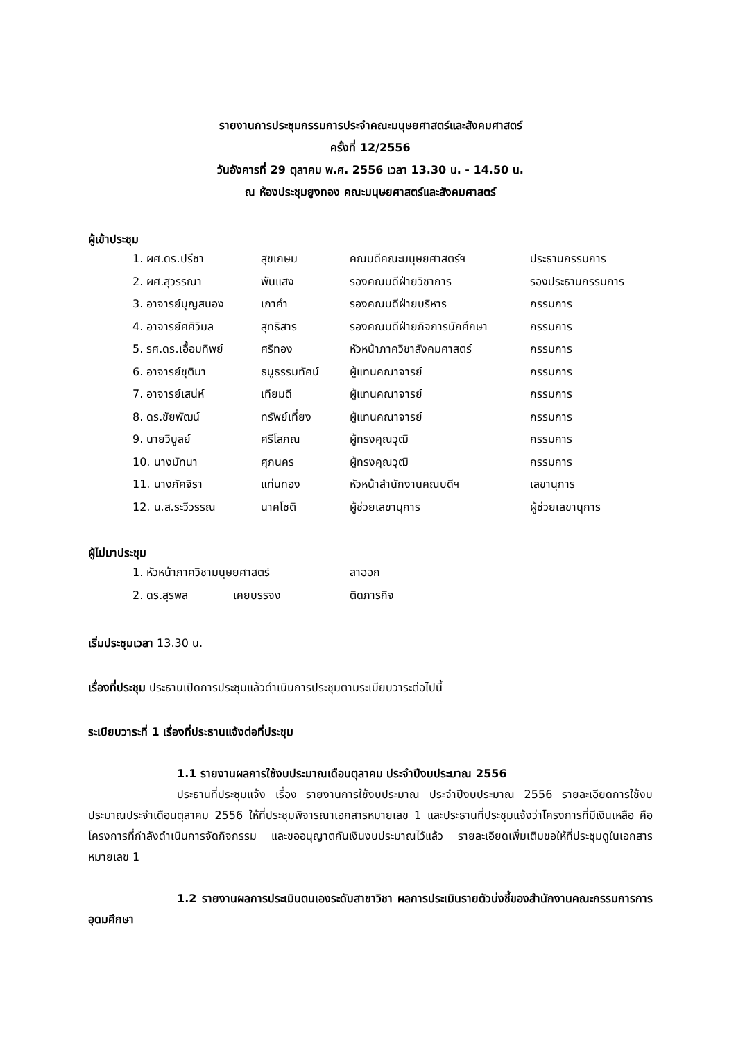รายงานการประชุมกรรมการประจำคณะมนุษยศาสตร์และสังคมศาสตร์
ครั้งที่ 12/2556
วันอังคารที่ 29 ตุลาคม พ.ศ. 2556 เวลา 13.30 น. - 14.50 น.
ณ ห้องประชุมยูงทอง คณะมนุษยศาสตร์และสังคมศาสตร์
ผู้เข้าประชุม
| 1. ผศ.ดร.ปรีชา | สุขเกษม | คณบดีคณะมนุษยศาสตร์ฯ | ประธานกรรมการ |
| 2. ผศ.สุวรรณา | พันแสง | รองคณบดีฝ่ายวิชาการ | รองประธานกรรมการ |
| 3. อาจารย์บุญสนอง | เภาคำ | รองคณบดีฝ่ายบริหาร | กรรมการ |
| 4. อาจารย์ศศิวิมล | สุทธิสาร | รองคณบดีฝ่ายกิจการนักศึกษา | กรรมการ |
| 5. รศ.ดร.เอื้อมทิพย์ | ศรีทอง | หัวหน้าภาควิชาสังคมศาสตร์ | กรรมการ |
| 6. อาจารย์ชุติมา | ธนูธรรมทัศน์ | ผู้แทนคณาจารย์ | กรรมการ |
| 7. อาจารย์เสน่ห์ | เทียมดี | ผู้แทนคณาจารย์ | กรรมการ |
| 8. ดร.ชัยพัฒน์ | ทรัพย์เที่ยง | ผู้แทนคณาจารย์ | กรรมการ |
| 9. นายวิบูลย์ | ศรีโสภณ | ผู้ทรงคุณวุฒิ | กรรมการ |
| 10. นางมัทนา | ศุภนคร | ผู้ทรงคุณวุฒิ | กรรมการ |
| 11. นางภัคจิรา | แท่นทอง | หัวหน้าสำนักงานคณบดีฯ | เลขานุการ |
| 12. น.ส.ระวีวรรณ | นาคโชติ | ผู้ช่วยเลขานุการ | ผู้ช่วยเลขานุการ |
ผู้ไม่มาประชุม
| 1. หัวหน้าภาควิชามนุษยศาสตร์ | | ลาออก |
| 2. ดร.สุรพล | เคยบรรจง | ติดภารกิจ |
เริ่มประชุมเวลา 13.30 น.
เรื่องที่ประชุม ประธานเปิดการประชุมแล้วดำเนินการประชุมตามระเบียบวาระต่อไปนี้
ระเบียบวาระที่ 1 เรื่องที่ประธานแจ้งต่อที่ประชุม
1.1 รายงานผลการใช้งบประมาณเดือนตุลาคม ประจำปีงบประมาณ 2556
ประธานที่ประชุมแจ้ง เรื่อง รายงานการใช้งบประมาณ ประจำปีงบประมาณ 2556 รายละเอียดการใช้งบประมาณประจำเดือนตุลาคม 2556 ให้ที่ประชุมพิจารณาเอกสารหมายเลข 1 และประธานที่ประชุมแจ้งว่าโครงการที่มีเงินเหลือ คือ โครงการที่กำลังดำเนินการจัดกิจกรรม และขออนุญาตกันเงินงบประมาณไว้แล้ว รายละเอียดเพิ่มเติมขอให้ที่ประชุมดูในเอกสารหมายเลข 1
1.2 รายงานผลการประเมินตนเองระดับสาขาวิชา ผลการประเมินรายตัวบ่งชี้ของสำนักงานคณะกรรมการการอุดมศึกษา